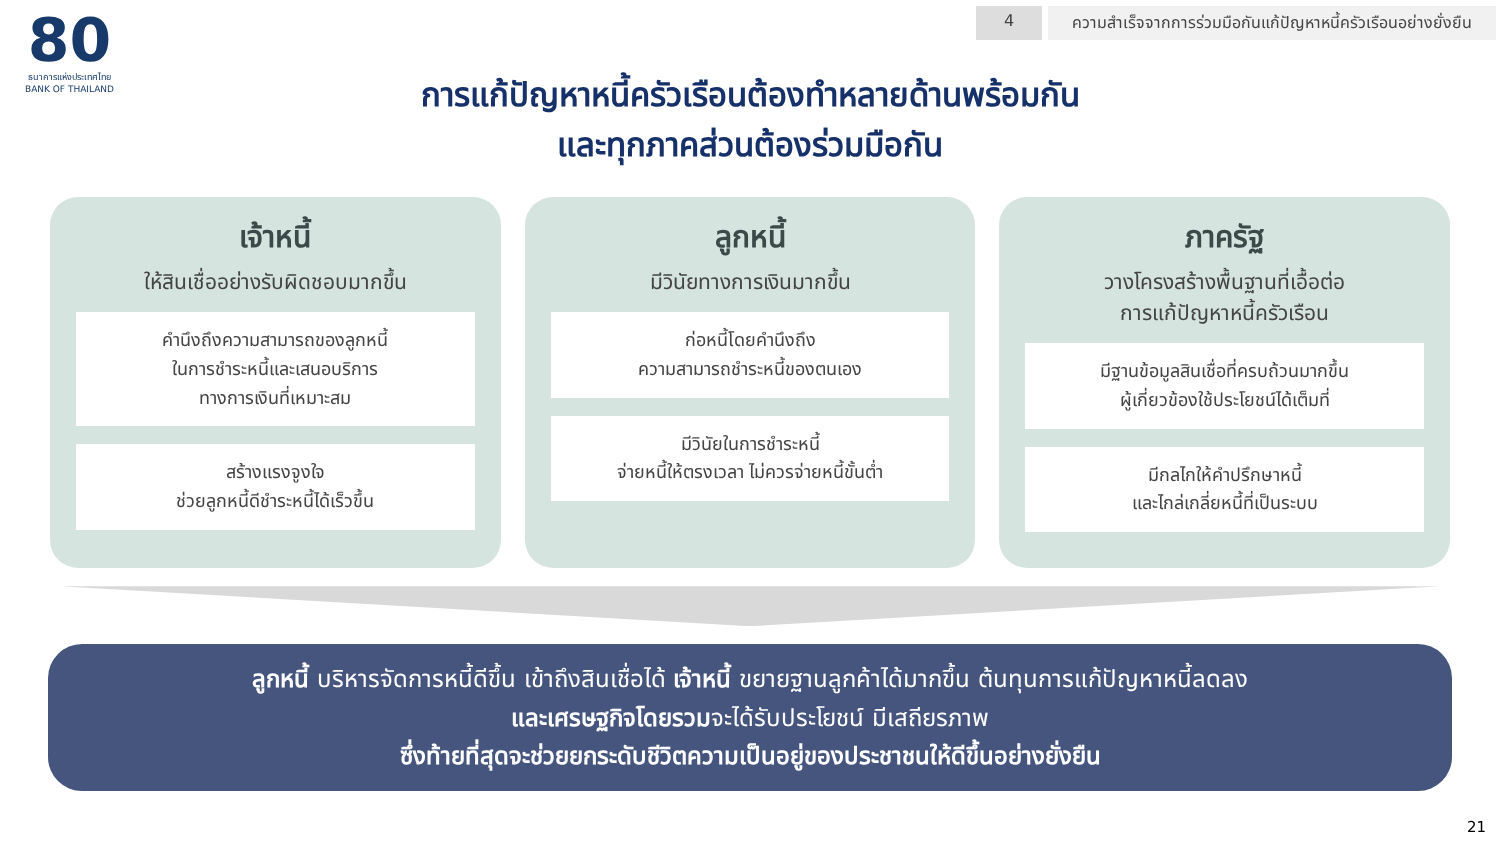4 ความสำเร็จจากการร่วมมือกันแก้ปัญหาหนี้ครัวเรือนอย่างยั่งยืน
80
ธนาคารแห่งประเทศไทย
BANK OF THAILAND
การแก้ปัญหาหนี้ครัวเรือนต้องทำหลายด้านพร้อมกัน
และทุกภาคส่วนต้องร่วมมือกัน
เจ้าหนี้
ให้สินเชื่ออย่างรับผิดชอบมากขึ้น
คำนึงถึงความสามารถของลูกหนี้
ในการชำระหนี้และเสนอบริการ
ทางการเงินที่เหมาะสม
สร้างแรงจูงใจ
ช่วยลูกหนี้ดีชำระหนี้ได้เร็วขึ้น
ลูกหนี้
มีวินัยทางการเงินมากขึ้น
ก่อหนี้โดยคำนึงถึง
ความสามารถชำระหนี้ของตนเอง
มีวินัยในการชำระหนี้
จ่ายหนี้ให้ตรงเวลา ไม่ควรจ่ายหนี้ขั้นต่ำ
ภาครัฐ
วางโครงสร้างพื้นฐานที่เอื้อต่อ
การแก้ปัญหาหนี้ครัวเรือน
มีฐานข้อมูลสินเชื่อที่ครบถ้วนมากขึ้น
ผู้เกี่ยวข้องใช้ประโยชน์ได้เต็มที่
มีกลไกให้คำปรึกษาหนี้
และไกล่เกลี่ยหนี้ที่เป็นระบบ
ลูกหนี้ บริหารจัดการหนี้ดีขึ้น เข้าถึงสินเชื่อได้ เจ้าหนี้ ขยายฐานลูกค้าได้มากขึ้น ต้นทุนการแก้ปัญหาหนี้ลดลง
และเศรษฐกิจโดยรวมจะได้รับประโยชน์ มีเสถียรภาพ
ซึ่งท้ายที่สุดจะช่วยยกระดับชีวิตความเป็นอยู่ของประชาชนให้ดีขึ้นอย่างยั่งยืน
21